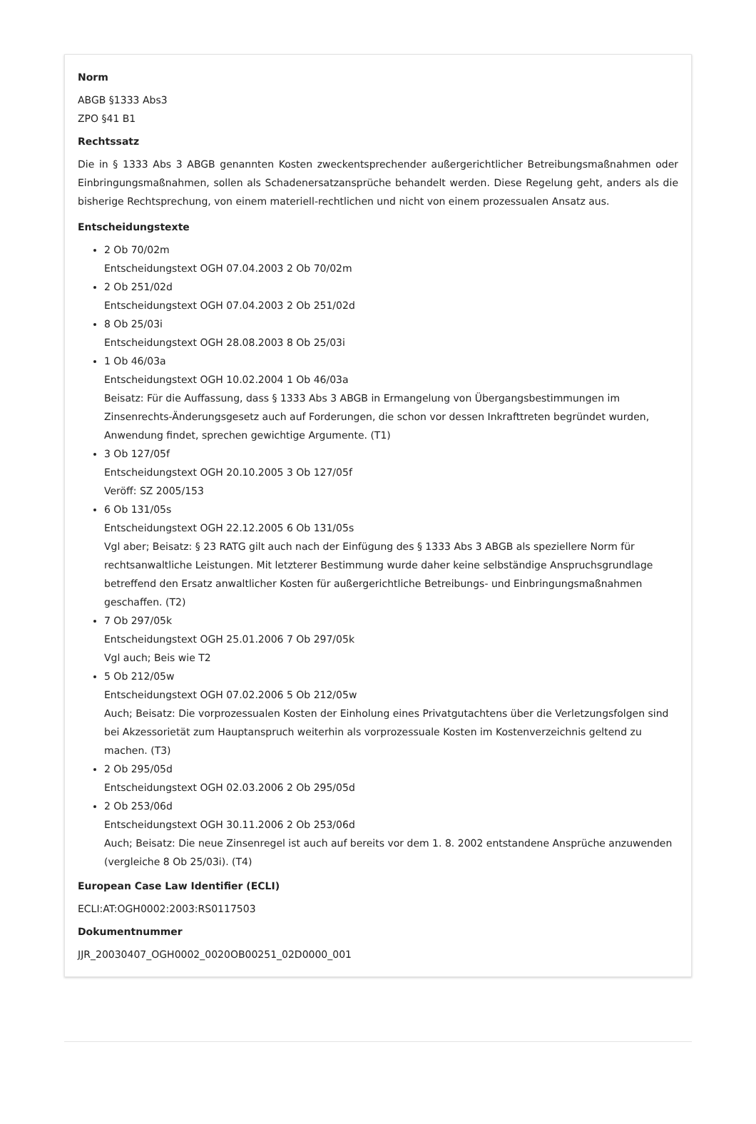Norm
ABGB §1333 Abs3
ZPO §41 B1
Rechtssatz
Die in § 1333 Abs 3 ABGB genannten Kosten zweckentsprechender außergerichtlicher Betreibungsmaßnahmen oder Einbringungsmaßnahmen, sollen als Schadenersatzansprüche behandelt werden. Diese Regelung geht, anders als die bisherige Rechtsprechung, von einem materiell-rechtlichen und nicht von einem prozessualen Ansatz aus.
Entscheidungstexte
2 Ob 70/02m
Entscheidungstext OGH 07.04.2003 2 Ob 70/02m
2 Ob 251/02d
Entscheidungstext OGH 07.04.2003 2 Ob 251/02d
8 Ob 25/03i
Entscheidungstext OGH 28.08.2003 8 Ob 25/03i
1 Ob 46/03a
Entscheidungstext OGH 10.02.2004 1 Ob 46/03a
Beisatz: Für die Auffassung, dass § 1333 Abs 3 ABGB in Ermangelung von Übergangsbestimmungen im Zinsenrechts-Änderungsgesetz auch auf Forderungen, die schon vor dessen Inkrafttreten begründet wurden, Anwendung findet, sprechen gewichtige Argumente. (T1)
3 Ob 127/05f
Entscheidungstext OGH 20.10.2005 3 Ob 127/05f
Veröff: SZ 2005/153
6 Ob 131/05s
Entscheidungstext OGH 22.12.2005 6 Ob 131/05s
Vgl aber; Beisatz: § 23 RATG gilt auch nach der Einfügung des § 1333 Abs 3 ABGB als speziellere Norm für rechtsanwaltliche Leistungen. Mit letzterer Bestimmung wurde daher keine selbständige Anspruchsgrundlage betreffend den Ersatz anwaltlicher Kosten für außergerichtliche Betreibungs- und Einbringungsmaßnahmen geschaffen. (T2)
7 Ob 297/05k
Entscheidungstext OGH 25.01.2006 7 Ob 297/05k
Vgl auch; Beis wie T2
5 Ob 212/05w
Entscheidungstext OGH 07.02.2006 5 Ob 212/05w
Auch; Beisatz: Die vorprozessualen Kosten der Einholung eines Privatgutachtens über die Verletzungsfolgen sind bei Akzessorietät zum Hauptanspruch weiterhin als vorprozessuale Kosten im Kostenverzeichnis geltend zu machen. (T3)
2 Ob 295/05d
Entscheidungstext OGH 02.03.2006 2 Ob 295/05d
2 Ob 253/06d
Entscheidungstext OGH 30.11.2006 2 Ob 253/06d
Auch; Beisatz: Die neue Zinsenregel ist auch auf bereits vor dem 1. 8. 2002 entstandene Ansprüche anzuwenden (vergleiche 8 Ob 25/03i). (T4)
European Case Law Identifier (ECLI)
ECLI:AT:OGH0002:2003:RS0117503
Dokumentnummer
JJR_20030407_OGH0002_0020OB00251_02D0000_001